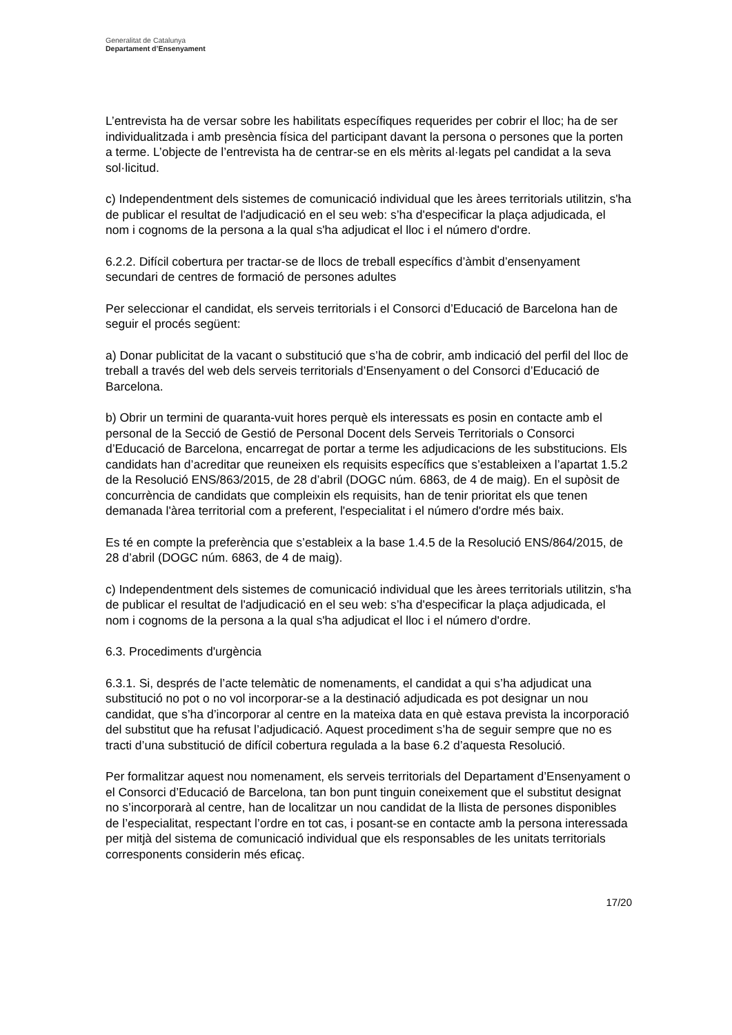Generalitat de Catalunya
Departament d’Ensenyament
L’entrevista ha de versar sobre les habilitats específiques requerides per cobrir el lloc; ha de ser individualitzada i amb presència física del participant davant la persona o persones que la porten a terme. L’objecte de l’entrevista ha de centrar-se en els mèrits al·legats pel candidat a la seva sol·licitud.
c) Independentment dels sistemes de comunicació individual que les àrees territorials utilitzin, s'ha de publicar el resultat de l'adjudicació en el seu web: s’ha d'especificar la plaça adjudicada, el nom i cognoms de la persona a la qual s'ha adjudicat el lloc i el número d'ordre.
6.2.2. Difícil cobertura per tractar-se de llocs de treball específics d’àmbit d’ensenyament secundari de centres de formació de persones adultes
Per seleccionar el candidat, els serveis territorials i el Consorci d’Educació de Barcelona han de seguir el procés següent:
a) Donar publicitat de la vacant o substitució que s’ha de cobrir, amb indicació del perfil del lloc de treball a través del web dels serveis territorials d’Ensenyament o del Consorci d’Educació de Barcelona.
b) Obrir un termini de quaranta-vuit hores perquè els interessats es posin en contacte amb el personal de la Secció de Gestió de Personal Docent dels Serveis Territorials o Consorci d’Educació de Barcelona, encarregat de portar a terme les adjudicacions de les substitucions. Els candidats han d’acreditar que reuneixen els requisits específics que s’estableixen a l’apartat 1.5.2 de la Resolució ENS/863/2015, de 28 d’abril (DOGC núm. 6863, de 4 de maig). En el supòsit de concurrència de candidats que compleixin els requisits, han de tenir prioritat els que tenen demanada l'àrea territorial com a preferent, l'especialitat i el número d'ordre més baix.
Es té en compte la preferència que s’estableix a la base 1.4.5 de la Resolució ENS/864/2015, de 28 d’abril (DOGC núm. 6863, de 4 de maig).
c) Independentment dels sistemes de comunicació individual que les àrees territorials utilitzin, s'ha de publicar el resultat de l'adjudicació en el seu web: s’ha d'especificar la plaça adjudicada, el nom i cognoms de la persona a la qual s'ha adjudicat el lloc i el número d'ordre.
6.3. Procediments d'urgència
6.3.1. Si, després de l’acte telemàtic de nomenaments, el candidat a qui s’ha adjudicat una substitució no pot o no vol incorporar-se a la destinació adjudicada es pot designar un nou candidat, que s’ha d’incorporar al centre en la mateixa data en què estava prevista la incorporació del substitut que ha refusat l’adjudicació. Aquest procediment s’ha de seguir sempre que no es tracti d’una substitució de difícil cobertura regulada a la base 6.2 d’aquesta Resolució.
Per formalitzar aquest nou nomenament, els serveis territorials del Departament d’Ensenyament o el Consorci d’Educació de Barcelona, tan bon punt tinguin coneixement que el substitut designat no s’incorporarà al centre, han de localitzar un nou candidat de la llista de persones disponibles de l’especialitat, respectant l’ordre en tot cas, i posant-se en contacte amb la persona interessada per mitjà del sistema de comunicació individual que els responsables de les unitats territorials corresponents considerin més eficaç.
17/20